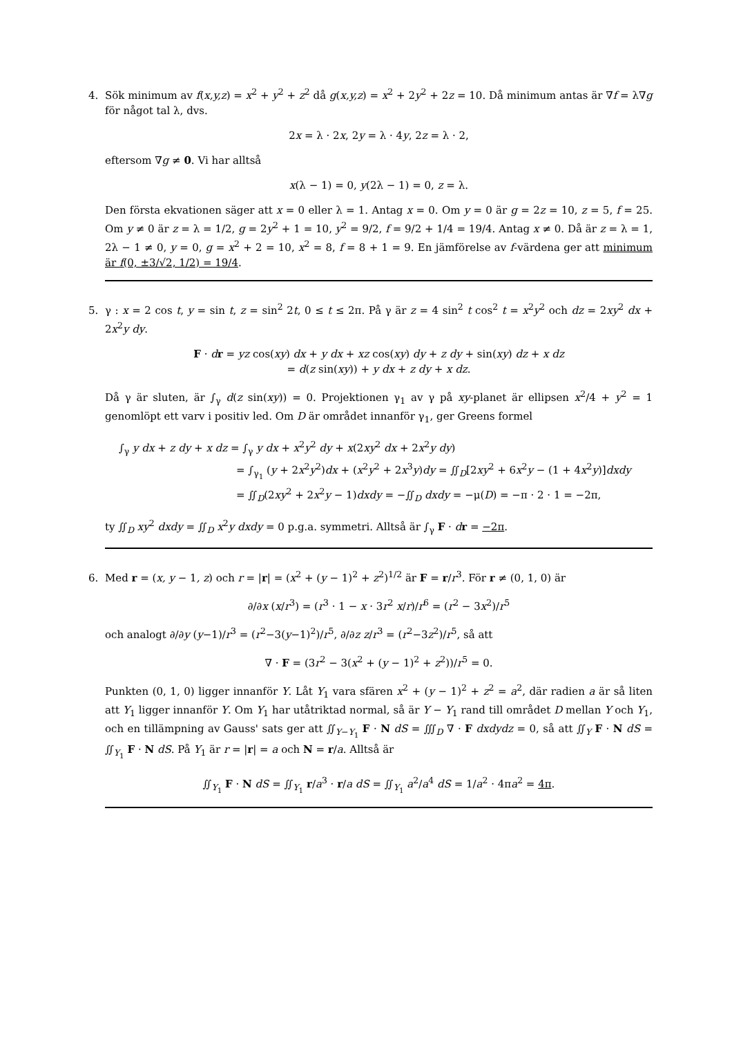4. Sök minimum av f(x,y,z) = x<sup>2</sup> + y<sup>2</sup> + z<sup>2</sup> då g(x,y,z) = x<sup>2</sup> + 2y<sup>2</sup> + 2z = 10. Då minimum antas är ∇f = λ∇g för något tal λ, dvs.
2x = λ · 2x, 2y = λ · 4y, 2z = λ · 2,
eftersom ∇g ≠ 0. Vi har alltså
x(λ − 1) = 0, y(2λ − 1) = 0, z = λ.
Den första ekvationen säger att x = 0 eller λ = 1. Antag x = 0. Om y = 0 är g = 2z = 10, z = 5, f = 25. Om y ≠ 0 är z = λ = 1/2, g = 2y<sup>2</sup> + 1 = 10, y<sup>2</sup> = 9/2, f = 9/2 + 1/4 = 19/4. Antag x ≠ 0. Då är z = λ = 1, 2λ − 1 ≠ 0, y = 0, g = x<sup>2</sup> + 2 = 10, x<sup>2</sup> = 8, f = 8 + 1 = 9. En jämförelse av f-värdena ger att minimum är f(0, ±3/√2, 1/2) = 19/4.
5. γ : x = 2 cos t, y = sin t, z = sin<sup>2</sup> 2t, 0 ≤ t ≤ 2π. På γ är z = 4 sin<sup>2</sup> t cos<sup>2</sup> t = x<sup>2</sup>y<sup>2</sup> och dz = 2xy<sup>2</sup> dx + 2x<sup>2</sup>y dy.
F · dr = yz cos(xy) dx + y dx + xz cos(xy) dy + z dy + sin(xy) dz + x dz
= d(z sin(xy)) + y dx + z dy + x dz.
Då γ är sluten, är ∫<sub>γ</sub> d(z sin(xy)) = 0. Projektionen γ<sub>1</sub> av γ på xy-planet är ellipsen x<sup>2</sup>/4 + y<sup>2</sup> = 1 genomlöpt ett varv i positiv led. Om D är området innanför γ<sub>1</sub>, ger Greens formel
∫<sub>γ</sub> y dx + z dy + x dz = ∫<sub>γ</sub> y dx + x<sup>2</sup>y<sup>2</sup> dy + x(2xy<sup>2</sup> dx + 2x<sup>2</sup>y dy)
= ∫<sub>γ<sub>1</sub></sub> (y + 2x<sup>2</sup>y<sup>2</sup>)dx + (x<sup>2</sup>y<sup>2</sup> + 2x<sup>3</sup>y)dy = ∬<sub>D</sub>[2xy<sup>2</sup> + 6x<sup>2</sup>y − (1 + 4x<sup>2</sup>y)]dxdy
= ∬<sub>D</sub>(2xy<sup>2</sup> + 2x<sup>2</sup>y − 1)dxdy = −∬<sub>D</sub> dxdy = −μ(D) = −π · 2 · 1 = −2π,
ty ∬<sub>D</sub> xy<sup>2</sup> dxdy = ∬<sub>D</sub> x<sup>2</sup>y dxdy = 0 p.g.a. symmetri. Alltså är ∫<sub>γ</sub> F · dr = −2π.
6. Med r = (x, y − 1, z) och r = |r| = (x<sup>2</sup> + (y − 1)<sup>2</sup> + z<sup>2</sup>)<sup>1/2</sup> är F = r/r<sup>3</sup>. För r ≠ (0, 1, 0) är
∂/∂x (x/r<sup>3</sup>) = (r<sup>3</sup> · 1 − x · 3r<sup>2</sup> x/r)/r<sup>6</sup> = (r<sup>2</sup> − 3x<sup>2</sup>)/r<sup>5</sup>
och analogt ∂/∂y (y−1)/r<sup>3</sup> = (r<sup>2</sup>−3(y−1)<sup>2</sup>)/r<sup>5</sup>, ∂/∂z z/r<sup>3</sup> = (r<sup>2</sup>−3z<sup>2</sup>)/r<sup>5</sup>, så att
∇ · F = (3r<sup>2</sup> − 3(x<sup>2</sup> + (y − 1)<sup>2</sup> + z<sup>2</sup>))/r<sup>5</sup> = 0.
Punkten (0, 1, 0) ligger innanför Y. Låt Y<sub>1</sub> vara sfären x<sup>2</sup> + (y − 1)<sup>2</sup> + z<sup>2</sup> = a<sup>2</sup>, där radien a är så liten att Y<sub>1</sub> ligger innanför Y. Om Y<sub>1</sub> har utåtriktad normal, så är Y − Y<sub>1</sub> rand till området D mellan Y och Y<sub>1</sub>, och en tillämpning av Gauss' sats ger att ∬<sub>Y−Y<sub>1</sub></sub> F · N dS = ∭<sub>D</sub> ∇ · F dxdydz = 0, så att ∬<sub>Y</sub> F · N dS = ∬<sub>Y<sub>1</sub></sub> F · N dS. På Y<sub>1</sub> är r = |r| = a och N = r/a. Alltså är
∬<sub>Y<sub>1</sub></sub> F · N dS = ∬<sub>Y<sub>1</sub></sub> r/a<sup>3</sup> · r/a dS = ∬<sub>Y<sub>1</sub></sub> a<sup>2</sup>/a<sup>4</sup> dS = 1/a<sup>2</sup> · 4πa<sup>2</sup> = 4π.